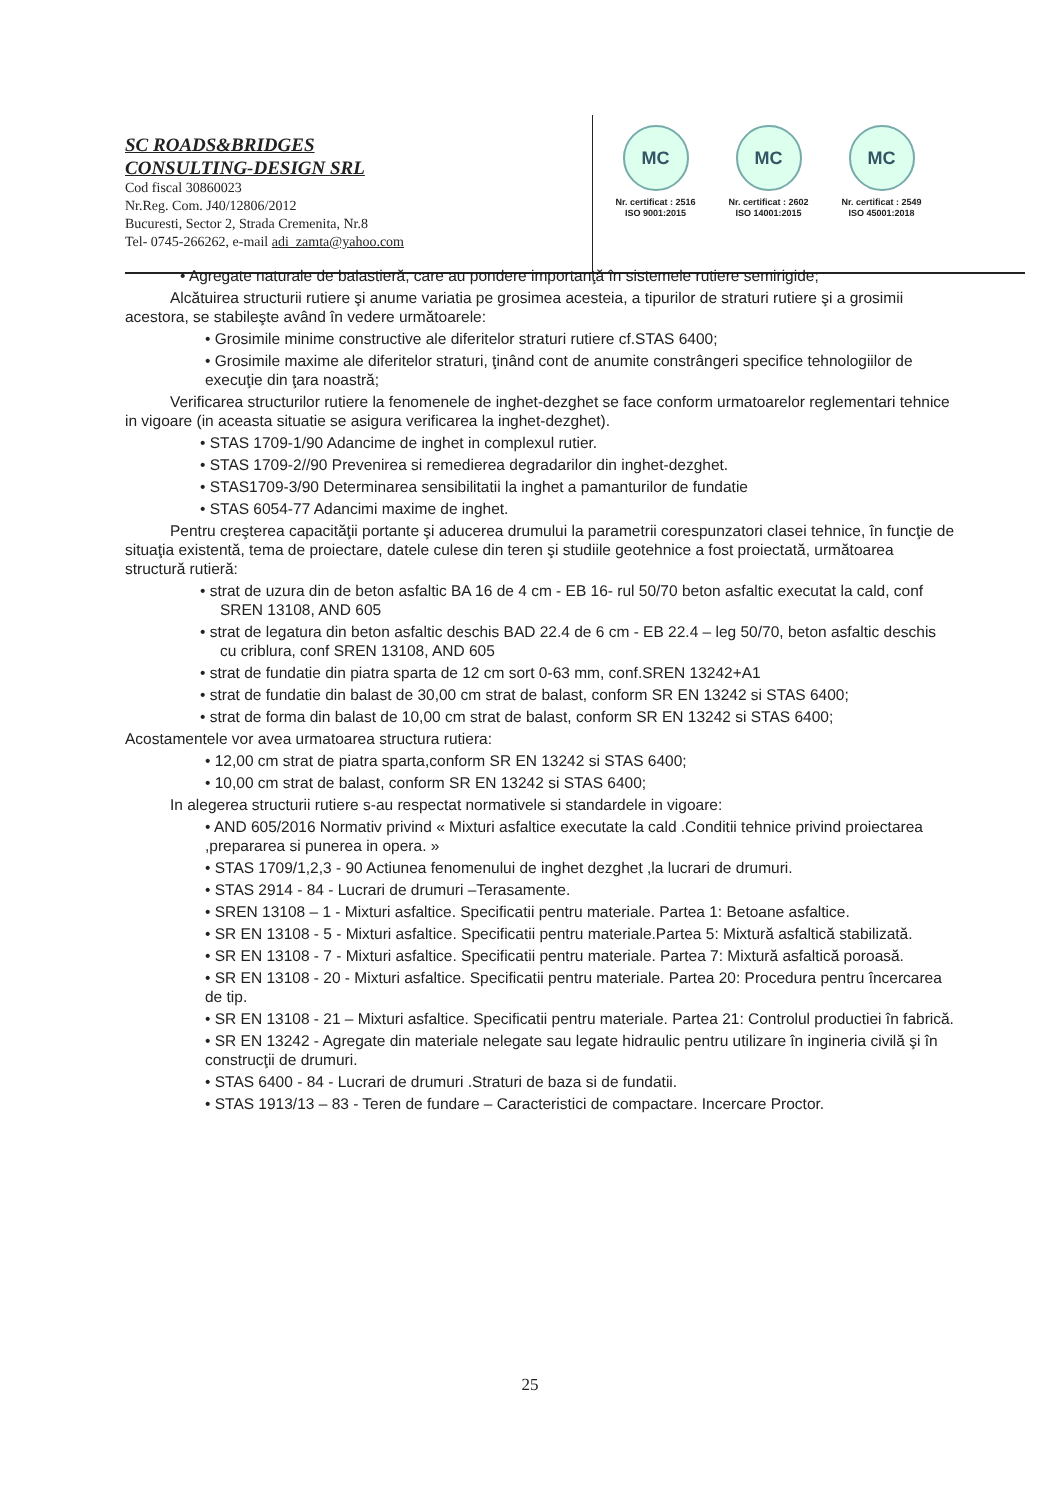SC ROADS&BRIDGES
CONSULTING-DESIGN SRL
Cod fiscal 30860023
Nr.Reg. Com. J40/12806/2012
Bucuresti, Sector 2, Strada Cremenita, Nr.8
Tel- 0745-266262, e-mail adi_zamta@yahoo.com
MC
Nr. certificat : 2516
ISO 9001:2015
MC
Nr. certificat : 2602
ISO 14001:2015
MC
Nr. certificat : 2549
ISO 45001:2018
• Agregate naturale de balastieră, care au pondere importanţă în sistemele rutiere semirigide;
Alcătuirea structurii rutiere şi anume variatia pe grosimea acesteia, a tipurilor de straturi rutiere şi a grosimii acestora, se stabileşte având în vedere următoarele:
• Grosimile minime constructive ale diferitelor straturi rutiere cf.STAS 6400;
• Grosimile maxime ale diferitelor straturi, ţinând cont de anumite constrângeri specifice tehnologiilor de execuţie din ţara noastră;
Verificarea structurilor rutiere la fenomenele de inghet-dezghet se face conform urmatoarelor reglementari tehnice in vigoare (in aceasta situatie se asigura verificarea la inghet-dezghet).
• STAS 1709-1/90 Adancime de inghet in complexul rutier.
• STAS 1709-2//90 Prevenirea si remedierea degradarilor din inghet-dezghet.
• STAS1709-3/90 Determinarea sensibilitatii la inghet a pamanturilor de fundatie
• STAS 6054-77 Adancimi maxime de inghet.
Pentru creşterea capacităţii portante şi aducerea drumului la parametrii corespunzatori clasei tehnice, în funcţie de situaţia existentă, tema de proiectare, datele culese din teren şi studiile geotehnice a fost proiectată, următoarea structură rutieră:
• strat de uzura din de beton asfaltic BA 16 de 4 cm - EB 16- rul 50/70 beton asfaltic executat la cald, conf SREN 13108, AND 605
• strat de legatura din beton asfaltic deschis BAD 22.4 de 6 cm - EB 22.4 – leg 50/70, beton asfaltic deschis cu criblura, conf SREN 13108, AND 605
• strat de fundatie din piatra sparta de 12 cm sort 0-63 mm, conf.SREN 13242+A1
• strat de fundatie din balast de 30,00 cm strat de balast, conform SR EN 13242 si STAS 6400;
• strat de forma din balast de 10,00 cm strat de balast, conform SR EN 13242 si STAS 6400;
Acostamentele vor avea urmatoarea structura rutiera:
• 12,00 cm strat de piatra sparta,conform SR EN 13242 si STAS 6400;
• 10,00 cm strat de balast, conform SR EN 13242 si STAS 6400;
In alegerea structurii rutiere s-au respectat normativele si standardele in vigoare:
• AND 605/2016 Normativ privind « Mixturi asfaltice executate la cald .Conditii tehnice privind proiectarea ,prepararea si punerea in opera. »
• STAS 1709/1,2,3 - 90 Actiunea fenomenului de inghet dezghet ,la lucrari de drumuri.
• STAS 2914 - 84 - Lucrari de drumuri –Terasamente.
• SREN 13108 – 1 - Mixturi asfaltice. Specificatii pentru materiale. Partea 1: Betoane asfaltice.
• SR EN 13108 - 5 - Mixturi asfaltice. Specificatii pentru materiale.Partea 5: Mixtură asfaltică stabilizată.
• SR EN 13108 - 7 - Mixturi asfaltice. Specificatii pentru materiale. Partea 7: Mixtură asfaltică poroasă.
• SR EN 13108 - 20 - Mixturi asfaltice. Specificatii pentru materiale. Partea 20: Procedura pentru încercarea de tip.
• SR EN 13108 - 21 – Mixturi asfaltice. Specificatii pentru materiale. Partea 21: Controlul productiei în fabrică.
• SR EN 13242 - Agregate din materiale nelegate sau legate hidraulic pentru utilizare în ingineria civilă şi în construcţii de drumuri.
• STAS 6400 - 84 - Lucrari de drumuri .Straturi de baza si de fundatii.
• STAS 1913/13 – 83 - Teren de fundare – Caracteristici de compactare. Incercare Proctor.
25